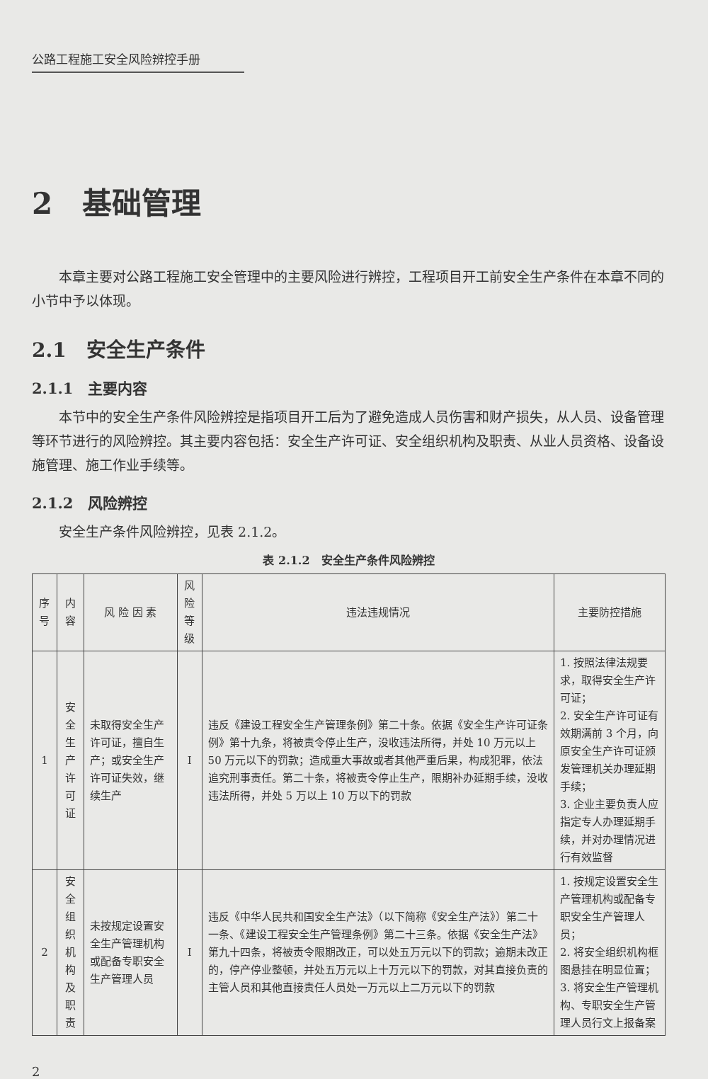公路工程施工安全风险辨控手册
2　基础管理
本章主要对公路工程施工安全管理中的主要风险进行辨控，工程项目开工前安全生产条件在本章不同的小节中予以体现。
2.1　安全生产条件
2.1.1　主要内容
本节中的安全生产条件风险辨控是指项目开工后为了避免造成人员伤害和财产损失，从人员、设备管理等环节进行的风险辨控。其主要内容包括：安全生产许可证、安全组织机构及职责、从业人员资格、设备设施管理、施工作业手续等。
2.1.2　风险辨控
安全生产条件风险辨控，见表 2.1.2。
表 2.1.2　安全生产条件风险辨控
| 序号 | 内容 | 风 险 因 素 | 风险 等级 | 违法违规情况 | 主要防控措施 |
| --- | --- | --- | --- | --- | --- |
| 1 | 安全 生产 许可证 | 未取得安全生产许可证，擅自生产；或安全生产许可证失效，继续生产 | I | 违反《建设工程安全生产管理条例》第二十条。依据《安全生产许可证条例》第十九条，将被责令停止生产，没收违法所得，并处 10 万元以上 50 万元以下的罚款；造成重大事故或者其他严重后果，构成犯罪，依法追究刑事责任。第二十条，将被责令停止生产，限期补办延期手续，没收违法所得，并处 5 万以上 10 万以下的罚款 | 1. 按照法律法规要求，取得安全生产许可证； 2. 安全生产许可证有效期满前 3 个月，向原安全生产许可证颁发管理机关办理延期手续； 3. 企业主要负责人应指定专人办理延期手续，并对办理情况进行有效监督 |
| 2 | 安全 组织 机构 及职责 | 未按规定设置安全生产管理机构或配备专职安全生产管理人员 | I | 违反《中华人民共和国安全生产法》（以下简称《安全生产法》）第二十一条、《建设工程安全生产管理条例》第二十三条。依据《安全生产法》第九十四条，将被责令限期改正，可以处五万元以下的罚款；逾期未改正的，停产停业整顿，并处五万元以上十万元以下的罚款，对其直接负责的主管人员和其他直接责任人员处一万元以上二万元以下的罚款 | 1. 按规定设置安全生产管理机构或配备专职安全生产管理人员； 2. 将安全组织机构框图悬挂在明显位置； 3. 将安全生产管理机构、专职安全生产管理人员行文上报备案 |
2